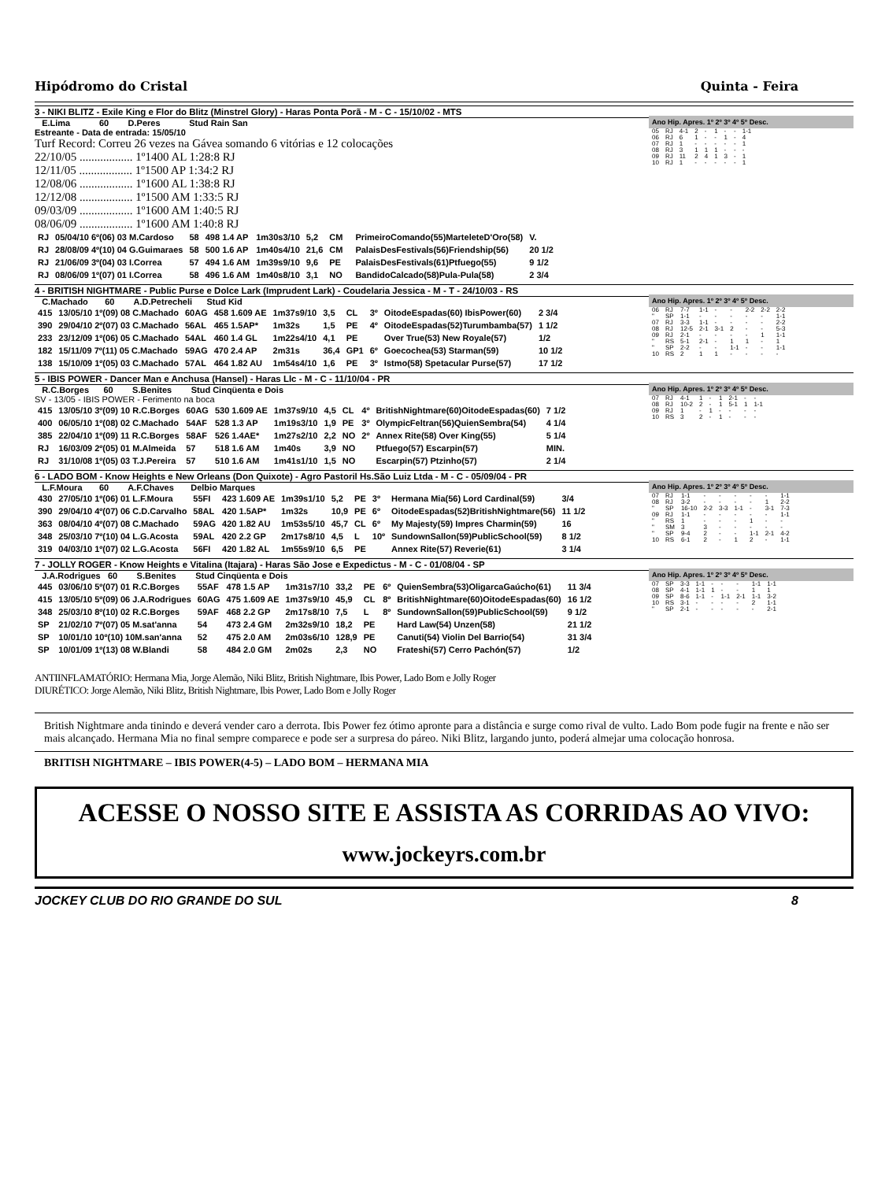Hipódromo do Cristal Quinta - Feira
3 - NIKI BLITZ - Exile King e Flor do Blitz (Minstrel Glory) - Haras Ponta Porã - M - C - 15/10/02 - MTS
E.Lima 60 D.Peres Stud Rain San
Estreante - Data de entrada: 15/05/10
Turf Record: Correu 26 vezes na Gávea somando 6 vitórias e 12 colocações
22/10/05 .................. 1º1400 AL 1:28:8 RJ
12/11/05 .................. 1º1500 AP 1:34:2 RJ
12/08/06 .................. 1º1600 AL 1:38:8 RJ
12/12/08 .................. 1º1500 AM 1:33:5 RJ
09/03/09 .................. 1º1600 AM 1:40:5 RJ
08/06/09 .................. 1º1600 AM 1:40:8 RJ
| RJ | 05/04/10 6º(06) 03 M.Cardoso | 58 | 498 1.4 AP | 1m30s3/10 | 5,2 | CM | | PrimeiroComando(55)MarteleteD'Oro(58) | V. |
| RJ | 28/08/09 4º(10) 04 G.Guimaraes | 58 | 500 1.6 AP | 1m40s4/10 | 21,6 | CM | | PalaisDesFestivals(56)Friendship(56) | 20 1/2 |
| RJ | 21/06/09 3º(04) 03 I.Correa | 57 | 494 1.6 AM | 1m39s9/10 | 9,6 | PE | | PalaisDesFestivals(61)Ptfuego(55) | 9 1/2 |
| RJ | 08/06/09 1º(07) 01 I.Correa | 58 | 496 1.6 AM | 1m40s8/10 | 3,1 | NO | | BandidoCalcado(58)Pula-Pula(58) | 2 3/4 |
Ano Hip. Apres. 1º 2º 3º 4º 5º Desc.
| 05 | RJ | 4-1 | 2 | - | 1 | - | - | 1-1 |
| 06 | RJ | 6 | 1 | - | - | 1 | - | 4 |
| 07 | RJ | 1 | - | - | - | - | - | 1 |
| 08 | RJ | 3 | 1 | 1 | 1 | - | - | - |
| 09 | RJ | 11 | 2 | 4 | 1 | 3 | - | 1 |
| 10 | RJ | 1 | - | - | - | - | - | 1 |
4 - BRITISH NIGHTMARE - Public Purse e Dolce Lark (Imprudent Lark) - Coudelaria Jessica - M - T - 24/10/03 - RS
C.Machado 60 A.D.Petrecheli Stud Kid
| 415 | 13/05/10 1º(09) 08 C.Machado | 60AG | 458 1.609 AE | 1m37s9/10 | 3,5 | CL | 3º | OitodeEspadas(60) IbisPower(60) | 2 3/4 |
| 390 | 29/04/10 2º(07) 03 C.Machado | 56AL | 465 1.5AP* | 1m32s | 1,5 | PE | 4º | OitodeEspadas(52)Turumbamba(57) | 1 1/2 |
| 233 | 23/12/09 1º(06) 05 C.Machado | 54AL | 460 1.4 GL | 1m22s4/10 | 4,1 | PE | | Over True(53) New Royale(57) | 1/2 |
| 182 | 15/11/09 7º(11) 05 C.Machado | 59AG | 470 2.4 AP | 2m31s | 36,4 | GP1 | 6º | Goecochea(53) Starman(59) | 10 1/2 |
| 138 | 15/10/09 1º(05) 03 C.Machado | 57AL | 464 1.82 AU | 1m54s4/10 | 1,6 | PE | 3º | Istmo(58) Spetacular Purse(57) | 17 1/2 |
Ano Hip. Apres. 1º 2º 3º 4º 5º Desc.
| 06 | RJ | 7-7 | 1-1 | - | - | 2-2 | 2-2 | 2-2 |
| " | SP | 1-1 | - | - | - | - | - | 1-1 |
| 07 | RJ | 3-3 | 1-1 | - | - | - | - | 2-2 |
| 08 | RJ | 12-5 | 2-1 | 3-1 | 2 | - | - | 5-3 |
| 09 | RJ | 2-1 | - | - | - | - | 1 | 1-1 |
| " | RS | 5-1 | 2-1 | - | 1 | 1 | - | 1 |
| " | SP | 2-2 | - | - | 1-1 | - | - | 1-1 |
| 10 | RS | 2 | 1 | 1 | - | - | - | - |
5 - IBIS POWER - Dancer Man e Anchusa (Hansel) - Haras Llc - M - C - 11/10/04 - PR
R.C.Borges 60 S.Benites Stud Cinqüenta e Dois
SV - 13/05 - IBIS POWER - Ferimento na boca
| 415 | 13/05/10 3º(09) 10 R.C.Borges | 60AG | 530 1.609 AE | 1m37s9/10 | 4,5 | CL | 4º | BritishNightmare(60)OitodeEspadas(60) | 7 1/2 |
| 400 | 06/05/10 1º(08) 02 C.Machado | 54AF | 528 1.3 AP | 1m19s3/10 | 1,9 | PE | 3º | OlympicFeltran(56)QuienSembra(54) | 4 1/4 |
| 385 | 22/04/10 1º(09) 11 R.C.Borges | 58AF | 526 1.4AE* | 1m27s2/10 | 2,2 | NO | 2º | Annex Rite(58) Over King(55) | 5 1/4 |
| RJ | 16/03/09 2º(05) 01 M.Almeida | 57 | 518 1.6 AM | 1m40s | 3,9 | NO | | Ptfuego(57) Escarpin(57) | MIN. |
| RJ | 31/10/08 1º(05) 03 T.J.Pereira | 57 | 510 1.6 AM | 1m41s1/10 | 1,5 | NO | | Escarpin(57) Ptzinho(57) | 2 1/4 |
Ano Hip. Apres. 1º 2º 3º 4º 5º Desc.
| 07 | RJ | 4-1 | 1 | - | 1 | 2-1 | - | - |
| 08 | RJ | 10-2 | 2 | - | 1 | 5-1 | 1 | 1-1 |
| 09 | RJ | 1 | - | 1 | - | - | - | - |
| 10 | RS | 3 | 2 | - | 1 | - | - | - |
6 - LADO BOM - Know Heights e New Orleans (Don Quixote) - Agro Pastoril Hs.São Luiz Ltda - M - C - 05/09/04 - PR
L.F.Moura 60 A.F.Chaves Delbio Marques
| 430 | 27/05/10 1º(06) 01 L.F.Moura | 55FI | 423 1.609 AE | 1m39s1/10 | 5,2 | PE | 3º | Hermana Mia(56) Lord Cardinal(59) | 3/4 |
| 390 | 29/04/10 4º(07) 06 C.D.Carvalho | 58AL | 420 1.5AP* | 1m32s | 10,9 | PE | 6º | OitodeEspadas(52)BritishNightmare(56) | 11 1/2 |
| 363 | 08/04/10 4º(07) 08 C.Machado | 59AG | 420 1.82 AU | 1m53s5/10 | 45,7 | CL | 6º | My Majesty(59) Impres Charmin(59) | 16 |
| 348 | 25/03/10 7º(10) 04 L.G.Acosta | 59AL | 420 2.2 GP | 2m17s8/10 | 4,5 | L | 10º | SundownSallon(59)PublicSchool(59) | 8 1/2 |
| 319 | 04/03/10 1º(07) 02 L.G.Acosta | 56FI | 420 1.82 AL | 1m55s9/10 | 6,5 | PE | | Annex Rite(57) Reverie(61) | 3 1/4 |
Ano Hip. Apres. 1º 2º 3º 4º 5º Desc.
| 07 | RJ | 1-1 | - | - | - | - | - | 1-1 |
| 08 | RJ | 3-2 | - | - | - | - | 1 | 2-2 |
| " | SP | 16-10 | 2-2 | 3-3 | 1-1 | - | 3-1 | 7-3 |
| 09 | RJ | 1-1 | - | - | - | - | - | 1-1 |
| " | RS | 1 | - | - | - | 1 | - | - |
| " | SM | 3 | 3 | - | - | - | - | - |
| " | SP | 9-4 | 2 | - | - | 1-1 | 2-1 | 4-2 |
| 10 | RS | 6-1 | 2 | - | 1 | 2 | - | 1-1 |
7 - JOLLY ROGER - Know Heights e Vitalina (Itajara) - Haras São Jose e Expedictus - M - C - 01/08/04 - SP
J.A.Rodrigues 60 S.Benites Stud Cinqüenta e Dois
| 445 | 03/06/10 5º(07) 01 R.C.Borges | 55AF | 478 1.5 AP | 1m31s7/10 | 33,2 | PE | 6º | QuienSembra(53)OligarcaGaúcho(61) | 11 3/4 |
| 415 | 13/05/10 5º(09) 06 J.A.Rodrigues | 60AG | 475 1.609 AE | 1m37s9/10 | 45,9 | CL | 8º | BritishNightmare(60)OitodeEspadas(60) | 16 1/2 |
| 348 | 25/03/10 8º(10) 02 R.C.Borges | 59AF | 468 2.2 GP | 2m17s8/10 | 7,5 | L | 8º | SundownSallon(59)PublicSchool(59) | 9 1/2 |
| SP | 21/02/10 7º(07) 05 M.sat'anna | 54 | 473 2.4 GM | 2m32s9/10 | 18,2 | PE | | Hard Law(54) Unzen(58) | 21 1/2 |
| SP | 10/01/10 10º(10) 10M.san'anna | 52 | 475 2.0 AM | 2m03s6/10 | 128,9 | PE | | Canuti(54) Violin Del Barrio(54) | 31 3/4 |
| SP | 10/01/09 1º(13) 08 W.Blandi | 58 | 484 2.0 GM | 2m02s | 2,3 | NO | | Frateshi(57) Cerro Pachón(57) | 1/2 |
Ano Hip. Apres. 1º 2º 3º 4º 5º Desc.
| 07 | SP | 3-3 | 1-1 | - | - | - | 1-1 | 1-1 |
| 08 | SP | 4-1 | 1-1 | 1 | - | - | 1 | 1 |
| 09 | SP | 8-6 | 1-1 | - | 1-1 | 2-1 | 1-1 | 3-2 |
| 10 | RS | 3-1 | - | - | - | - | 2 | 1-1 |
| " | SP | 2-1 | - | - | - | - | - | 2-1 |
ANTIINFLAMATÓRIO: Hermana Mia, Jorge Alemão, Niki Blitz, British Nightmare, Ibis Power, Lado Bom e Jolly Roger
DIURÉTICO: Jorge Alemão, Niki Blitz, British Nightmare, Ibis Power, Lado Bom e Jolly Roger
British Nightmare anda tinindo e deverá vender caro a derrota. Ibis Power fez ótimo apronte para a distância e surge como rival de vulto. Lado Bom pode fugir na frente e não ser mais alcançado. Hermana Mia no final sempre comparece e pode ser a surpresa do páreo. Niki Blitz, largando junto, poderá almejar uma colocação honrosa.
BRITISH NIGHTMARE – IBIS POWER(4-5) – LADO BOM – HERMANA MIA
ACESSE O NOSSO SITE E ASSISTA AS CORRIDAS AO VIVO:
www.jockeyrs.com.br
JOCKEY CLUB DO RIO GRANDE DO SUL 8